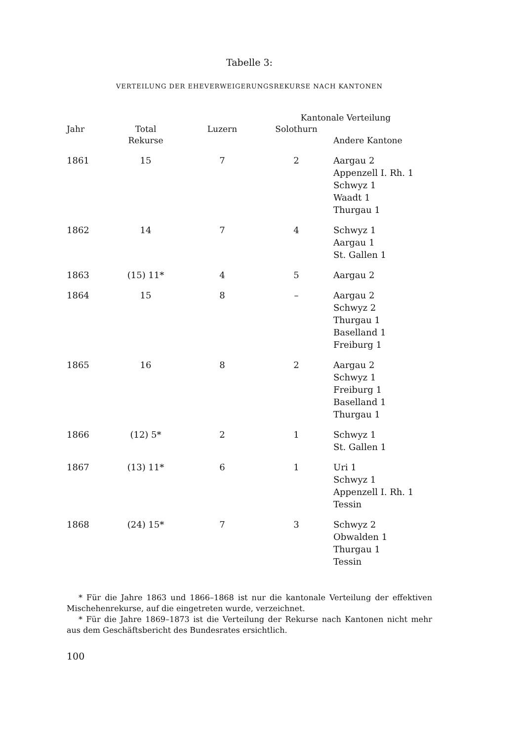Tabelle 3:
VERTEILUNG DER EHEVERWEIGERUNGSREKURSE NACH KANTONEN
| | | | Kantonale Verteilung | |
| --- | --- | --- | --- | --- |
| Jahr | Total Rekurse | Luzern | Solothurn | Andere Kantone |
| 1861 | 15 | 7 | 2 | Aargau 2 Appenzell I. Rh. 1 Schwyz 1 Waadt 1 Thurgau 1 |
| 1862 | 14 | 7 | 4 | Schwyz 1 Aargau 1 St. Gallen 1 |
| 1863 | (15) 11* | 4 | 5 | Aargau 2 |
| 1864 | 15 | 8 | – | Aargau 2 Schwyz 2 Thurgau 1 Baselland 1 Freiburg 1 |
| 1865 | 16 | 8 | 2 | Aargau 2 Schwyz 1 Freiburg 1 Baselland 1 Thurgau 1 |
| 1866 | (12) 5* | 2 | 1 | Schwyz 1 St. Gallen 1 |
| 1867 | (13) 11* | 6 | 1 | Uri 1 Schwyz 1 Appenzell I. Rh. 1 Tessin |
| 1868 | (24) 15* | 7 | 3 | Schwyz 2 Obwalden 1 Thurgau 1 Tessin |
* Für die Jahre 1863 und 1866–1868 ist nur die kantonale Verteilung der effektiven Mischehenrekurse, auf die eingetreten wurde, verzeichnet.
* Für die Jahre 1869–1873 ist die Verteilung der Rekurse nach Kantonen nicht mehr aus dem Geschäftsbericht des Bundesrates ersichtlich.
100